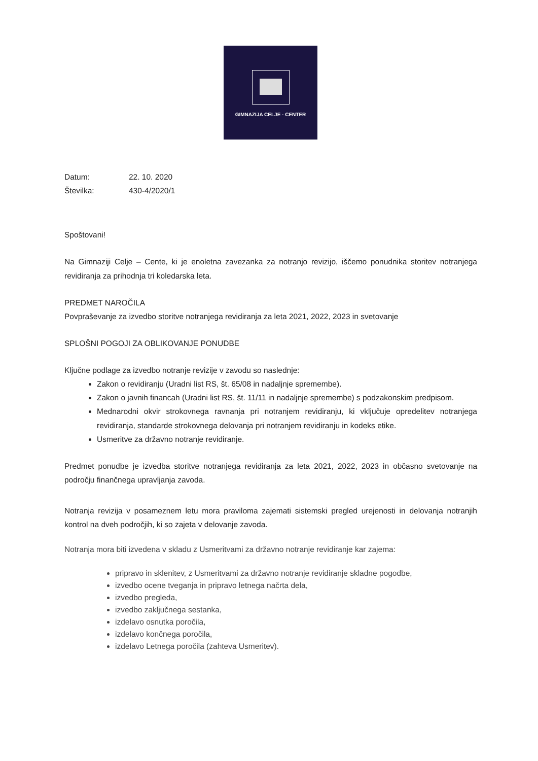GIMNAZIJA CELJE - CENTER
Datum: 22. 10. 2020
Številka: 430-4/2020/1
Spoštovani!
Na Gimnaziji Celje – Cente, ki je enoletna zavezanka za notranjo revizijo, iščemo ponudnika storitev notranjega revidiranja za prihodnja tri koledarska leta.
PREDMET NAROČILA
Povpraševanje za izvedbo storitve notranjega revidiranja za leta 2021, 2022, 2023 in svetovanje
SPLOŠNI POGOJI ZA OBLIKOVANJE PONUDBE
Ključne podlage za izvedbo notranje revizije v zavodu so naslednje:
Zakon o revidiranju (Uradni list RS, št. 65/08 in nadaljnje spremembe).
Zakon o javnih financah (Uradni list RS, št. 11/11 in nadaljnje spremembe) s podzakonskim predpisom.
Mednarodni okvir strokovnega ravnanja pri notranjem revidiranju, ki vključuje opredelitev notranjega revidiranja, standarde strokovnega delovanja pri notranjem revidiranju in kodeks etike.
Usmeritve za državno notranje revidiranje.
Predmet ponudbe je izvedba storitve notranjega revidiranja za leta 2021, 2022, 2023 in občasno svetovanje na področju finančnega upravljanja zavoda.
Notranja revizija v posameznem letu mora praviloma zajemati sistemski pregled urejenosti in delovanja notranjih kontrol na dveh področjih, ki so zajeta v delovanje zavoda.
Notranja mora biti izvedena v skladu z Usmeritvami za državno notranje revidiranje kar zajema:
pripravo in sklenitev, z Usmeritvami za državno notranje revidiranje skladne pogodbe,
izvedbo ocene tveganja in pripravo letnega načrta dela,
izvedbo pregleda,
izvedbo zaključnega sestanka,
izdelavo osnutka poročila,
izdelavo končnega poročila,
izdelavo Letnega poročila (zahteva Usmeritev).